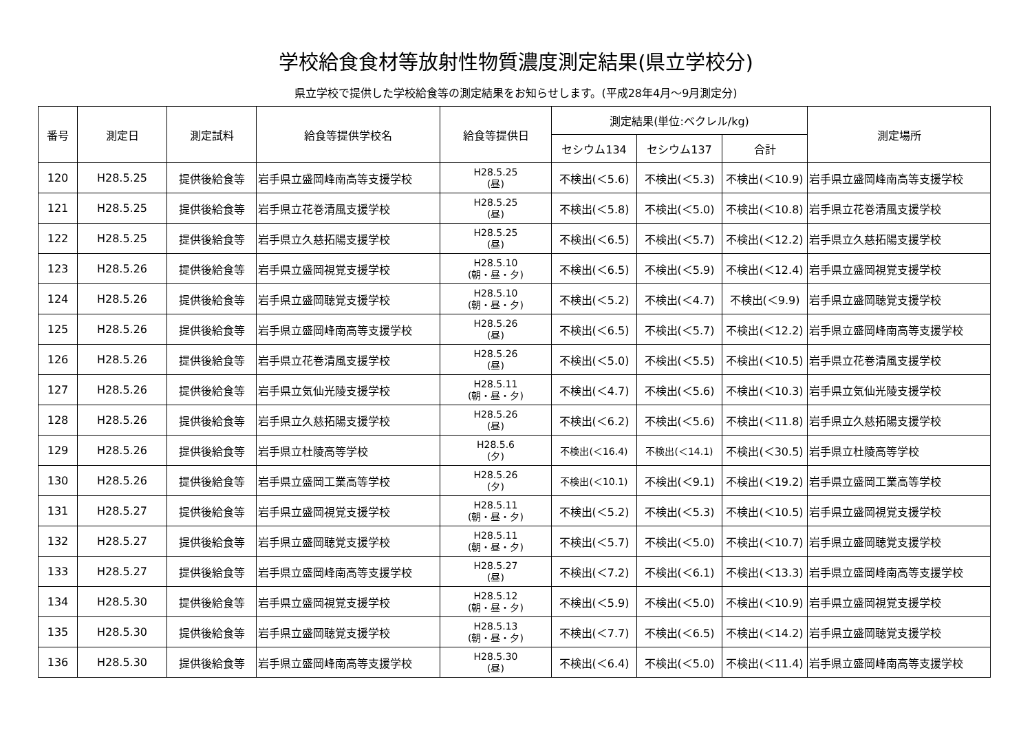学校給食食材等放射性物質濃度測定結果(県立学校分)
県立学校で提供した学校給食等の測定結果をお知らせします。(平成28年4月～9月測定分)
| 番号 | 測定日 | 測定試料 | 給食等提供学校名 | 給食等提供日 | 測定結果(単位:ベクレル/kg) | | | 測定場所 |
| --- | --- | --- | --- | --- | --- | --- | --- | --- |
| | | | | | セシウム134 | セシウム137 | 合計 | |
| 120 | H28.5.25 | 提供後給食等 | 岩手県立盛岡峰南高等支援学校 | H28.5.25 (昼) | 不検出(＜5.6) | 不検出(＜5.3) | 不検出(＜10.9) | 岩手県立盛岡峰南高等支援学校 |
| 121 | H28.5.25 | 提供後給食等 | 岩手県立花巻清風支援学校 | H28.5.25 (昼) | 不検出(＜5.8) | 不検出(＜5.0) | 不検出(＜10.8) | 岩手県立花巻清風支援学校 |
| 122 | H28.5.25 | 提供後給食等 | 岩手県立久慈拓陽支援学校 | H28.5.25 (昼) | 不検出(＜6.5) | 不検出(＜5.7) | 不検出(＜12.2) | 岩手県立久慈拓陽支援学校 |
| 123 | H28.5.26 | 提供後給食等 | 岩手県立盛岡視覚支援学校 | H28.5.10 (朝・昼・夕) | 不検出(＜6.5) | 不検出(＜5.9) | 不検出(＜12.4) | 岩手県立盛岡視覚支援学校 |
| 124 | H28.5.26 | 提供後給食等 | 岩手県立盛岡聴覚支援学校 | H28.5.10 (朝・昼・夕) | 不検出(＜5.2) | 不検出(＜4.7) | 不検出(＜9.9) | 岩手県立盛岡聴覚支援学校 |
| 125 | H28.5.26 | 提供後給食等 | 岩手県立盛岡峰南高等支援学校 | H28.5.26 (昼) | 不検出(＜6.5) | 不検出(＜5.7) | 不検出(＜12.2) | 岩手県立盛岡峰南高等支援学校 |
| 126 | H28.5.26 | 提供後給食等 | 岩手県立花巻清風支援学校 | H28.5.26 (昼) | 不検出(＜5.0) | 不検出(＜5.5) | 不検出(＜10.5) | 岩手県立花巻清風支援学校 |
| 127 | H28.5.26 | 提供後給食等 | 岩手県立気仙光陵支援学校 | H28.5.11 (朝・昼・夕) | 不検出(＜4.7) | 不検出(＜5.6) | 不検出(＜10.3) | 岩手県立気仙光陵支援学校 |
| 128 | H28.5.26 | 提供後給食等 | 岩手県立久慈拓陽支援学校 | H28.5.26 (昼) | 不検出(＜6.2) | 不検出(＜5.6) | 不検出(＜11.8) | 岩手県立久慈拓陽支援学校 |
| 129 | H28.5.26 | 提供後給食等 | 岩手県立杜陵高等学校 | H28.5.6 (夕) | 不検出(＜16.4) | 不検出(＜14.1) | 不検出(＜30.5) | 岩手県立杜陵高等学校 |
| 130 | H28.5.26 | 提供後給食等 | 岩手県立盛岡工業高等学校 | H28.5.26 (夕) | 不検出(＜10.1) | 不検出(＜9.1) | 不検出(＜19.2) | 岩手県立盛岡工業高等学校 |
| 131 | H28.5.27 | 提供後給食等 | 岩手県立盛岡視覚支援学校 | H28.5.11 (朝・昼・夕) | 不検出(＜5.2) | 不検出(＜5.3) | 不検出(＜10.5) | 岩手県立盛岡視覚支援学校 |
| 132 | H28.5.27 | 提供後給食等 | 岩手県立盛岡聴覚支援学校 | H28.5.11 (朝・昼・夕) | 不検出(＜5.7) | 不検出(＜5.0) | 不検出(＜10.7) | 岩手県立盛岡聴覚支援学校 |
| 133 | H28.5.27 | 提供後給食等 | 岩手県立盛岡峰南高等支援学校 | H28.5.27 (昼) | 不検出(＜7.2) | 不検出(＜6.1) | 不検出(＜13.3) | 岩手県立盛岡峰南高等支援学校 |
| 134 | H28.5.30 | 提供後給食等 | 岩手県立盛岡視覚支援学校 | H28.5.12 (朝・昼・夕) | 不検出(＜5.9) | 不検出(＜5.0) | 不検出(＜10.9) | 岩手県立盛岡視覚支援学校 |
| 135 | H28.5.30 | 提供後給食等 | 岩手県立盛岡聴覚支援学校 | H28.5.13 (朝・昼・夕) | 不検出(＜7.7) | 不検出(＜6.5) | 不検出(＜14.2) | 岩手県立盛岡聴覚支援学校 |
| 136 | H28.5.30 | 提供後給食等 | 岩手県立盛岡峰南高等支援学校 | H28.5.30 (昼) | 不検出(＜6.4) | 不検出(＜5.0) | 不検出(＜11.4) | 岩手県立盛岡峰南高等支援学校 |